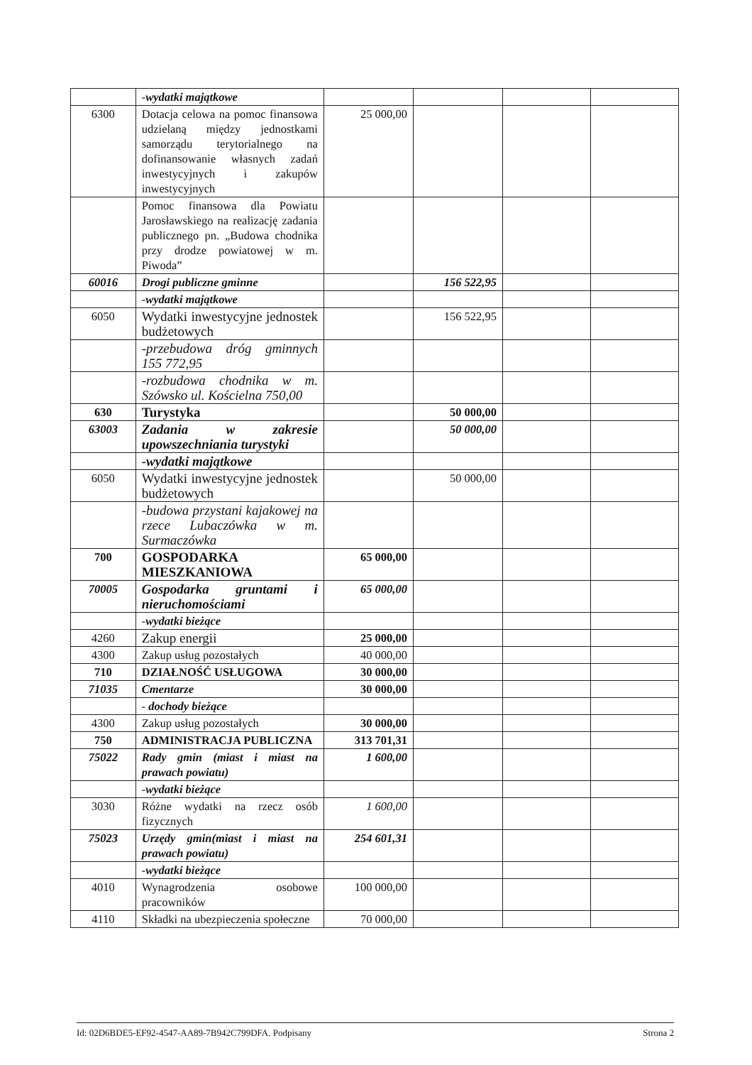| | -wydatki majątkowe | | | | |
| 6300 | Dotacja celowa na pomoc finansowa udzielaną między jednostkami samorządu terytorialnego na dofinansowanie własnych zadań inwestycyjnych i zakupów inwestycyjnych | 25 000,00 | | | |
| | Pomoc finansowa dla Powiatu Jarosławskiego na realizację zadania publicznego pn. „Budowa chodnika przy drodze powiatowej w m. Piwoda” | | | | |
| 60016 | Drogi publiczne gminne | | 156 522,95 | | |
| | -wydatki majątkowe | | | | |
| 6050 | Wydatki inwestycyjne jednostek budżetowych | | 156 522,95 | | |
| | -przebudowa dróg gminnych 155 772,95 | | | | |
| | -rozbudowa chodnika w m. Szówsko ul. Kościelna 750,00 | | | | |
| 630 | Turystyka | | 50 000,00 | | |
| 63003 | Zadania w zakresie upowszechniania turystyki | | 50 000,00 | | |
| | -wydatki majątkowe | | | | |
| 6050 | Wydatki inwestycyjne jednostek budżetowych | | 50 000,00 | | |
| | -budowa przystani kajakowej na rzece Lubaczówka w m. Surmaczówka | | | | |
| 700 | GOSPODARKA MIESZKANIOWA | 65 000,00 | | | |
| 70005 | Gospodarka gruntami i nieruchomościami | 65 000,00 | | | |
| | -wydatki bieżące | | | | |
| 4260 | Zakup energii | 25 000,00 | | | |
| 4300 | Zakup usług pozostałych | 40 000,00 | | | |
| 710 | DZIAŁNOŚĆ USŁUGOWA | 30 000,00 | | | |
| 71035 | Cmentarze | 30 000,00 | | | |
| | - dochody bieżące | | | | |
| 4300 | Zakup usług pozostałych | 30 000,00 | | | |
| 750 | ADMINISTRACJA PUBLICZNA | 313 701,31 | | | |
| 75022 | Rady gmin (miast i miast na prawach powiatu) | 1 600,00 | | | |
| | -wydatki bieżące | | | | |
| 3030 | Różne wydatki na rzecz osób fizycznych | 1 600,00 | | | |
| 75023 | Urzędy gmin(miast i miast na prawach powiatu) | 254 601,31 | | | |
| | -wydatki bieżące | | | | |
| 4010 | Wynagrodzenia osobowe pracowników | 100 000,00 | | | |
| 4110 | Składki na ubezpieczenia społeczne | 70 000,00 | | | |
Id: 02D6BDE5-EF92-4547-AA89-7B942C799DFA. Podpisany Strona 2